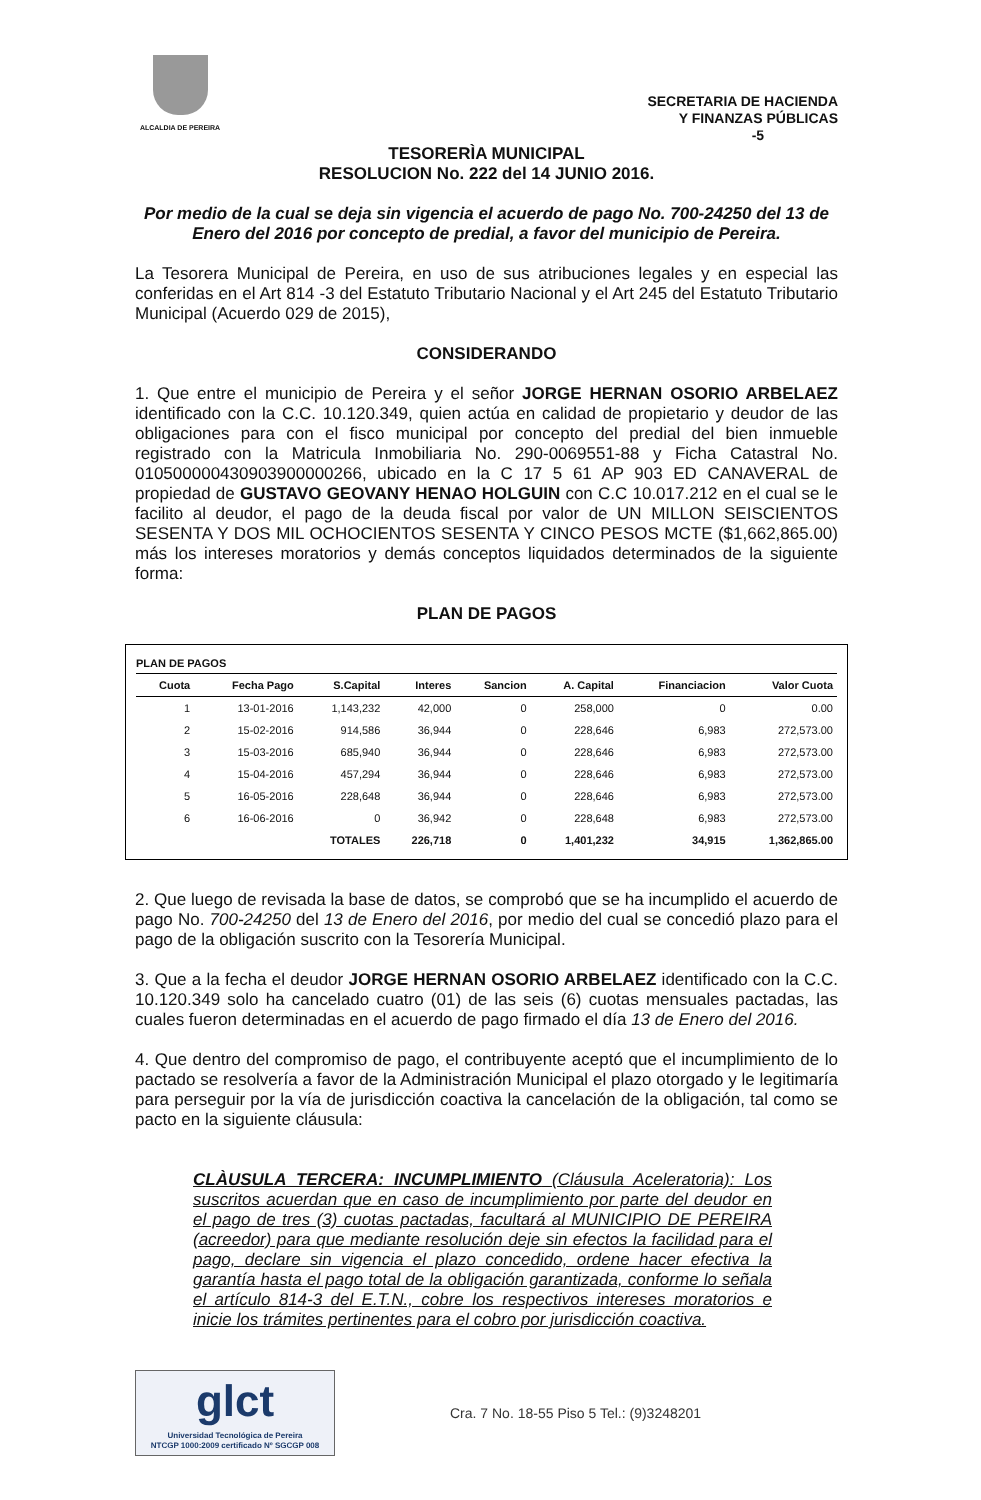ALCALDIA DE PEREIRA
SECRETARIA DE HACIENDA
Y FINANZAS PÚBLICAS
-5
TESORERÌA MUNICIPAL
RESOLUCION No. 222 del 14 JUNIO 2016.
Por medio de la cual se deja sin vigencia el acuerdo de pago No. 700-24250 del 13 de Enero del 2016 por concepto de predial, a favor del municipio de Pereira.
La Tesorera Municipal de Pereira, en uso de sus atribuciones legales y en especial las conferidas en el Art 814 -3 del Estatuto Tributario Nacional y el Art 245 del Estatuto Tributario Municipal (Acuerdo 029 de 2015),
CONSIDERANDO
1. Que entre el municipio de Pereira y el señor JORGE HERNAN OSORIO ARBELAEZ identificado con la C.C. 10.120.349, quien actúa en calidad de propietario y deudor de las obligaciones para con el fisco municipal por concepto del predial del bien inmueble registrado con la Matricula Inmobiliaria No. 290-0069551-88 y Ficha Catastral No. 010500000430903900000266, ubicado en la C 17 5 61 AP 903 ED CANAVERAL de propiedad de GUSTAVO GEOVANY HENAO HOLGUIN con C.C 10.017.212 en el cual se le facilito al deudor, el pago de la deuda fiscal por valor de UN MILLON SEISCIENTOS SESENTA Y DOS MIL OCHOCIENTOS SESENTA Y CINCO PESOS MCTE ($1,662,865.00) más los intereses moratorios y demás conceptos liquidados determinados de la siguiente forma:
PLAN DE PAGOS
PLAN DE PAGOS
| Cuota | Fecha Pago | S.Capital | Interes | Sancion | A. Capital | Financiacion | Valor Cuota |
| --- | --- | --- | --- | --- | --- | --- | --- |
| 1 | 13-01-2016 | 1,143,232 | 42,000 | 0 | 258,000 | 0 | 0.00 |
| 2 | 15-02-2016 | 914,586 | 36,944 | 0 | 228,646 | 6,983 | 272,573.00 |
| 3 | 15-03-2016 | 685,940 | 36,944 | 0 | 228,646 | 6,983 | 272,573.00 |
| 4 | 15-04-2016 | 457,294 | 36,944 | 0 | 228,646 | 6,983 | 272,573.00 |
| 5 | 16-05-2016 | 228,648 | 36,944 | 0 | 228,646 | 6,983 | 272,573.00 |
| 6 | 16-06-2016 | 0 | 36,942 | 0 | 228,648 | 6,983 | 272,573.00 |
| | | TOTALES | 226,718 | 0 | 1,401,232 | 34,915 | 1,362,865.00 |
2. Que luego de revisada la base de datos, se comprobó que se ha incumplido el acuerdo de pago No. 700-24250 del 13 de Enero del 2016, por medio del cual se concedió plazo para el pago de la obligación suscrito con la Tesorería Municipal.
3. Que a la fecha el deudor JORGE HERNAN OSORIO ARBELAEZ identificado con la C.C. 10.120.349 solo ha cancelado cuatro (01) de las seis (6) cuotas mensuales pactadas, las cuales fueron determinadas en el acuerdo de pago firmado el día 13 de Enero del 2016.
4. Que dentro del compromiso de pago, el contribuyente aceptó que el incumplimiento de lo pactado se resolvería a favor de la Administración Municipal el plazo otorgado y le legitimaría para perseguir por la vía de jurisdicción coactiva la cancelación de la obligación, tal como se pacto en la siguiente cláusula:
CLÀUSULA TERCERA: INCUMPLIMIENTO (Cláusula Aceleratoria): Los suscritos acuerdan que en caso de incumplimiento por parte del deudor en el pago de tres (3) cuotas pactadas, facultará al MUNICIPIO DE PEREIRA (acreedor) para que mediante resolución deje sin efectos la facilidad para el pago, declare sin vigencia el plazo concedido, ordene hacer efectiva la garantía hasta el pago total de la obligación garantizada, conforme lo señala el artículo 814-3 del E.T.N., cobre los respectivos intereses moratorios e inicie los trámites pertinentes para el cobro por jurisdicción coactiva.
glct
Universidad Tecnológica de Pereira
NTCGP 1000:2009 certificado Nº SGCGP 008
Cra. 7 No. 18-55 Piso 5 Tel.: (9)3248201